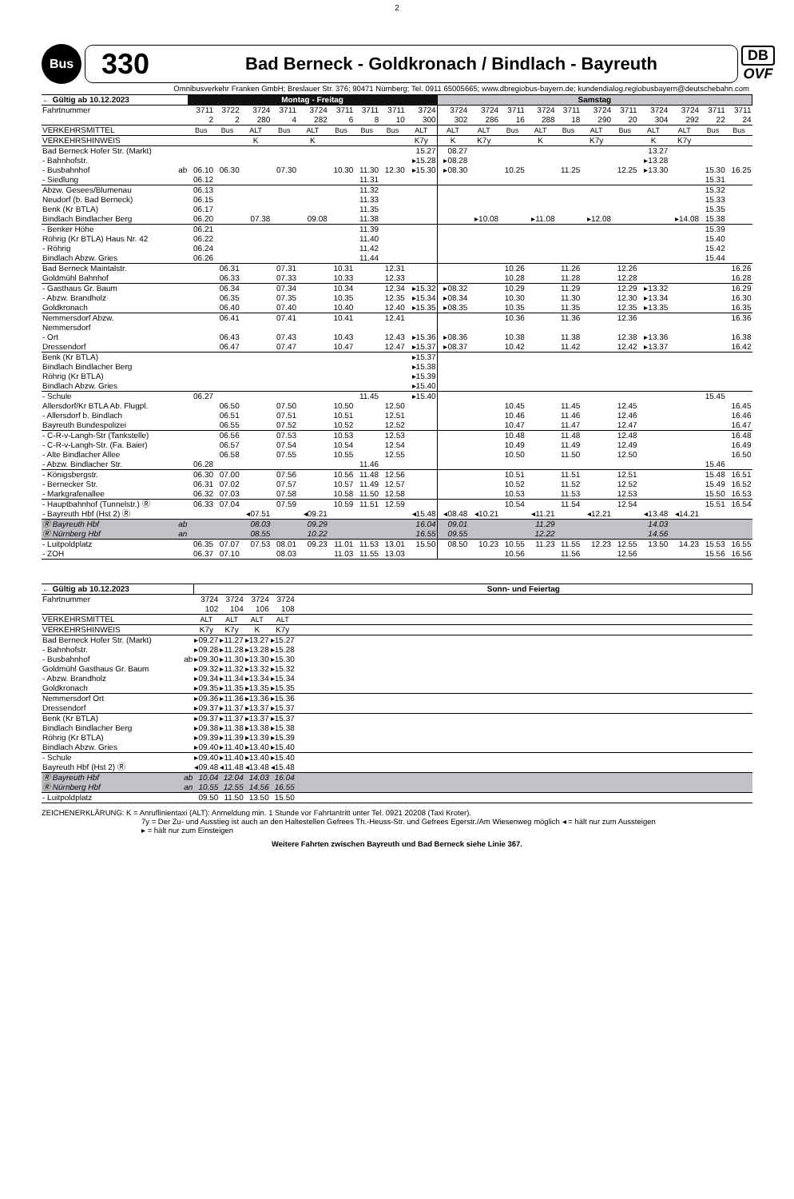2
Bus
330
Bad Berneck - Goldkronach / Bindlach - Bayreuth
DB
OVF
Omnibusverkehr Franken GmbH; Breslauer Str. 376; 90471 Nürnberg; Tel. 0911 65005665; www.dbregiobus-bayern.de; kundendialog.regiobusbayern@deutschebahn.com
| ← Gültig ab 10.12.2023 | | Montag - Freitag | | | | | | | | | Samstag | | | | | | | | | | |
| --- | --- | --- | --- | --- | --- | --- | --- | --- | --- | --- | --- | --- | --- | --- | --- | --- | --- | --- | --- | --- | --- |
| Fahrtnummer | | 3711 2 | 3722 2 | 3724 280 | 3711 4 | 3724 282 | 3711 6 | 3711 8 | 3711 10 | 3724 300 | 3724 302 | 3724 286 | 3711 16 | 3724 288 | 3711 18 | 3724 290 | 3711 20 | 3724 304 | 3724 292 | 3711 22 | 3711 24 |
| VERKEHRSMITTEL | | Bus | Bus | ALT | Bus | ALT | Bus | Bus | Bus | ALT | ALT | ALT | Bus | ALT | Bus | ALT | Bus | ALT | ALT | Bus | Bus |
| VERKEHRSHINWEIS | | | | K | | K | | | | K7y | K | K7y | | K | | K7y | | K | K7y | | |
| Bad Berneck Hofer Str. (Markt) | | | | | | | | | | 15.27 | 08.27 | | | | | | | 13.27 | | | |
| - Bahnhofstr. | | | | | | | | | | ▸15.28 | ▸08.28 | | | | | | | ▸13.28 | | | |
| - Busbahnhof | ab | 06.10 | 06.30 | | 07.30 | | 10.30 | 11.30 | 12.30 | ▸15.30 | ▸08.30 | | 10.25 | | 11.25 | | 12.25 | ▸13.30 | | 15.30 | 16.25 |
| - Siedlung | | 06.12 | | | | | | 11.31 | | | | | | | | | | | | 15.31 | |
| Abzw. Gesees/Blumenau | | 06.13 | | | | | | 11.32 | | | | | | | | | | | | 15.32 | |
| Neudorf (b. Bad Berneck) | | 06.15 | | | | | | 11.33 | | | | | | | | | | | | 15.33 | |
| Benk (Kr BTLA) | | 06.17 | | | | | | 11.35 | | | | | | | | | | | | 15.35 | |
| Bindlach Bindlacher Berg | | 06.20 | | 07.38 | | 09.08 | | 11.38 | | | | ▸10.08 | | ▸11.08 | | ▸12.08 | | | ▸14.08 | 15.38 | |
| - Benker Höhe | | 06.21 | | | | | | 11.39 | | | | | | | | | | | | 15.39 | |
| Röhrig (Kr BTLA) Haus Nr. 42 | | 06.22 | | | | | | 11.40 | | | | | | | | | | | | 15.40 | |
| - Röhrig | | 06.24 | | | | | | 11.42 | | | | | | | | | | | | 15.42 | |
| Bindlach Abzw. Gries | | 06.26 | | | | | | 11.44 | | | | | | | | | | | | 15.44 | |
| Bad Berneck Maintalstr. | | | 06.31 | | 07.31 | | 10.31 | | 12.31 | | | | 10.26 | | 11.26 | | 12.26 | | | | 16.26 |
| Goldmühl Bahnhof | | | 06.33 | | 07.33 | | 10.33 | | 12.33 | | | | 10.28 | | 11.28 | | 12.28 | | | | 16.28 |
| - Gasthaus Gr. Baum | | | 06.34 | | 07.34 | | 10.34 | | 12.34 | ▸15.32 | ▸08.32 | | 10.29 | | 11.29 | | 12.29 | ▸13.32 | | | 16.29 |
| - Abzw. Brandholz | | | 06.35 | | 07.35 | | 10.35 | | 12.35 | ▸15.34 | ▸08.34 | | 10.30 | | 11.30 | | 12.30 | ▸13.34 | | | 16.30 |
| Goldkronach | | | 06.40 | | 07.40 | | 10.40 | | 12.40 | ▸15.35 | ▸08.35 | | 10.35 | | 11.35 | | 12.35 | ▸13.35 | | | 16.35 |
| Nemmersdorf Abzw. | | | 06.41 | | 07.41 | | 10.41 | | 12.41 | | | | 10.36 | | 11.36 | | 12.36 | | | | 16.36 |
| Nemmersdorf | | | | | | | | | | | | | | | | | | | | | |
| - Ort | | | 06.43 | | 07.43 | | 10.43 | | 12.43 | ▸15.36 | ▸08.36 | | 10.38 | | 11.38 | | 12.38 | ▸13.36 | | | 16.38 |
| Dressendorf | | | 06.47 | | 07.47 | | 10.47 | | 12.47 | ▸15.37 | ▸08.37 | | 10.42 | | 11.42 | | 12.42 | ▸13.37 | | | 16.42 |
| Benk (Kr BTLA) | | | | | | | | | | ▸15.37 | | | | | | | | | | | |
| Bindlach Bindlacher Berg | | | | | | | | | | ▸15.38 | | | | | | | | | | | |
| Röhrig (Kr BTLA) | | | | | | | | | | ▸15.39 | | | | | | | | | | | |
| Bindlach Abzw. Gries | | | | | | | | | | ▸15.40 | | | | | | | | | | | |
| - Schule | | 06.27 | | | | | | 11.45 | | ▸15.40 | | | | | | | | | | 15.45 | |
| Allersdorf/Kr BTLA Ab. Flugpl. | | | 06.50 | | 07.50 | | 10.50 | | 12.50 | | | | 10.45 | | 11.45 | | 12.45 | | | | 16.45 |
| - Allersdorf b. Bindlach | | | 06.51 | | 07.51 | | 10.51 | | 12.51 | | | | 10.46 | | 11.46 | | 12.46 | | | | 16.46 |
| Bayreuth Bundespolizei | | | 06.55 | | 07.52 | | 10.52 | | 12.52 | | | | 10.47 | | 11.47 | | 12.47 | | | | 16.47 |
| - C-R-v-Langh-Str (Tankstelle) | | | 06.56 | | 07.53 | | 10.53 | | 12.53 | | | | 10.48 | | 11.48 | | 12.48 | | | | 16.48 |
| - C-R-v-Langh-Str. (Fa. Baier) | | | 06.57 | | 07.54 | | 10.54 | | 12.54 | | | | 10.49 | | 11.49 | | 12.49 | | | | 16.49 |
| - Alte Bindlacher Allee | | | 06.58 | | 07.55 | | 10.55 | | 12.55 | | | | 10.50 | | 11.50 | | 12.50 | | | | 16.50 |
| - Abzw. Bindlacher Str. | | 06.28 | | | | | | 11.46 | | | | | | | | | | | | 15.46 | |
| - Königsbergstr. | | 06.30 | 07.00 | | 07.56 | | 10.56 | 11.48 | 12.56 | | | | 10.51 | | 11.51 | | 12.51 | | | 15.48 | 16.51 |
| - Bernecker Str. | | 06.31 | 07.02 | | 07.57 | | 10.57 | 11.49 | 12.57 | | | | 10.52 | | 11.52 | | 12.52 | | | 15.49 | 16.52 |
| - Markgrafenallee | | 06.32 | 07.03 | | 07.58 | | 10.58 | 11.50 | 12.58 | | | | 10.53 | | 11.53 | | 12.53 | | | 15.50 | 16.53 |
| - Hauptbahnhof (Tunnelstr.) Ⓡ | | 06.33 | 07.04 | | 07.59 | | 10.59 | 11.51 | 12.59 | | | | 10.54 | | 11.54 | | 12.54 | | | 15.51 | 16.54 |
| - Bayreuth Hbf (Hst 2) Ⓡ | | | | ◂07.51 | | ◂09.21 | | | | ◂15.48 | ◂08.48 | ◂10.21 | | ◂11.21 | | ◂12.21 | | ◂13.48 | ◂14.21 | | |
| Ⓡ Bayreuth Hbf | ab | | | 08.03 | | 09.29 | | | | 16.04 | 09.01 | | | 11.29 | | | | 14.03 | | | |
| Ⓡ Nürnberg Hbf | an | | | 08.55 | | 10.22 | | | | 16.55 | 09.55 | | | 12.22 | | | | 14.56 | | | |
| - Luitpoldplatz | | 06.35 | 07.07 | 07.53 | 08.01 | 09.23 | 11.01 | 11.53 | 13.01 | 15.50 | 08.50 | 10.23 | 10.55 | 11.23 | 11.55 | 12.23 | 12.55 | 13.50 | 14.23 | 15.53 | 16.55 |
| - ZOH | | 06.37 | 07.10 | | 08.03 | | 11.03 | 11.55 | 13.03 | | | | 10.56 | | 11.56 | | 12.56 | | | 15.56 | 16.56 |
| ← Gültig ab 10.12.2023 | | | | | | Sonn- und Feiertag |
| --- | --- | --- | --- | --- | --- | --- |
| Fahrtnummer | | 3724 102 | 3724 104 | 3724 106 | 3724 108 | |
| VERKEHRSMITTEL | | ALT | ALT | ALT | ALT | |
| VERKEHRSHINWEIS | | K7y | K7y | K | K7y | |
| Bad Berneck Hofer Str. (Markt) | | ▸09.27 | ▸11.27 | ▸13.27 | ▸15.27 | |
| - Bahnhofstr. | | ▸09.28 | ▸11.28 | ▸13.28 | ▸15.28 | |
| - Busbahnhof | ab | ▸09.30 | ▸11.30 | ▸13.30 | ▸15.30 | |
| Goldmühl Gasthaus Gr. Baum | | ▸09.32 | ▸11.32 | ▸13.32 | ▸15.32 | |
| - Abzw. Brandholz | | ▸09.34 | ▸11.34 | ▸13.34 | ▸15.34 | |
| Goldkronach | | ▸09.35 | ▸11.35 | ▸13.35 | ▸15.35 | |
| Nemmersdorf Ort | | ▸09.36 | ▸11.36 | ▸13.36 | ▸15.36 | |
| Dressendorf | | ▸09.37 | ▸11.37 | ▸13.37 | ▸15.37 | |
| Benk (Kr BTLA) | | ▸09.37 | ▸11.37 | ▸13.37 | ▸15.37 | |
| Bindlach Bindlacher Berg | | ▸09.38 | ▸11.38 | ▸13.38 | ▸15.38 | |
| Röhrig (Kr BTLA) | | ▸09.39 | ▸11.39 | ▸13.39 | ▸15.39 | |
| Bindlach Abzw. Gries | | ▸09.40 | ▸11.40 | ▸13.40 | ▸15.40 | |
| - Schule | | ▸09.40 | ▸11.40 | ▸13.40 | ▸15.40 | |
| Bayreuth Hbf (Hst 2) Ⓡ | | ◂09.48 | ◂11.48 | ◂13.48 | ◂15.48 | |
| Ⓡ Bayreuth Hbf | ab | 10.04 | 12.04 | 14.03 | 16.04 | |
| Ⓡ Nürnberg Hbf | an | 10.55 | 12.55 | 14.56 | 16.55 | |
| - Luitpoldplatz | | 09.50 | 11.50 | 13.50 | 15.50 | |
ZEICHENERKLÄRUNG: K = Anruflinientaxi (ALT): Anmeldung min. 1 Stunde vor Fahrtantritt unter Tel. 0921 20208 (Taxi Kroter).
7y = Der Zu- und Ausstieg ist auch an den Haltestellen Gefrees Th.-Heuss-Str. und Gefrees Egerstr./Am Wiesenweg möglich ◂ = hält nur zum Aussteigen
▸ = hält nur zum Einsteigen
Weitere Fahrten zwischen Bayreuth und Bad Berneck siehe Linie 367.